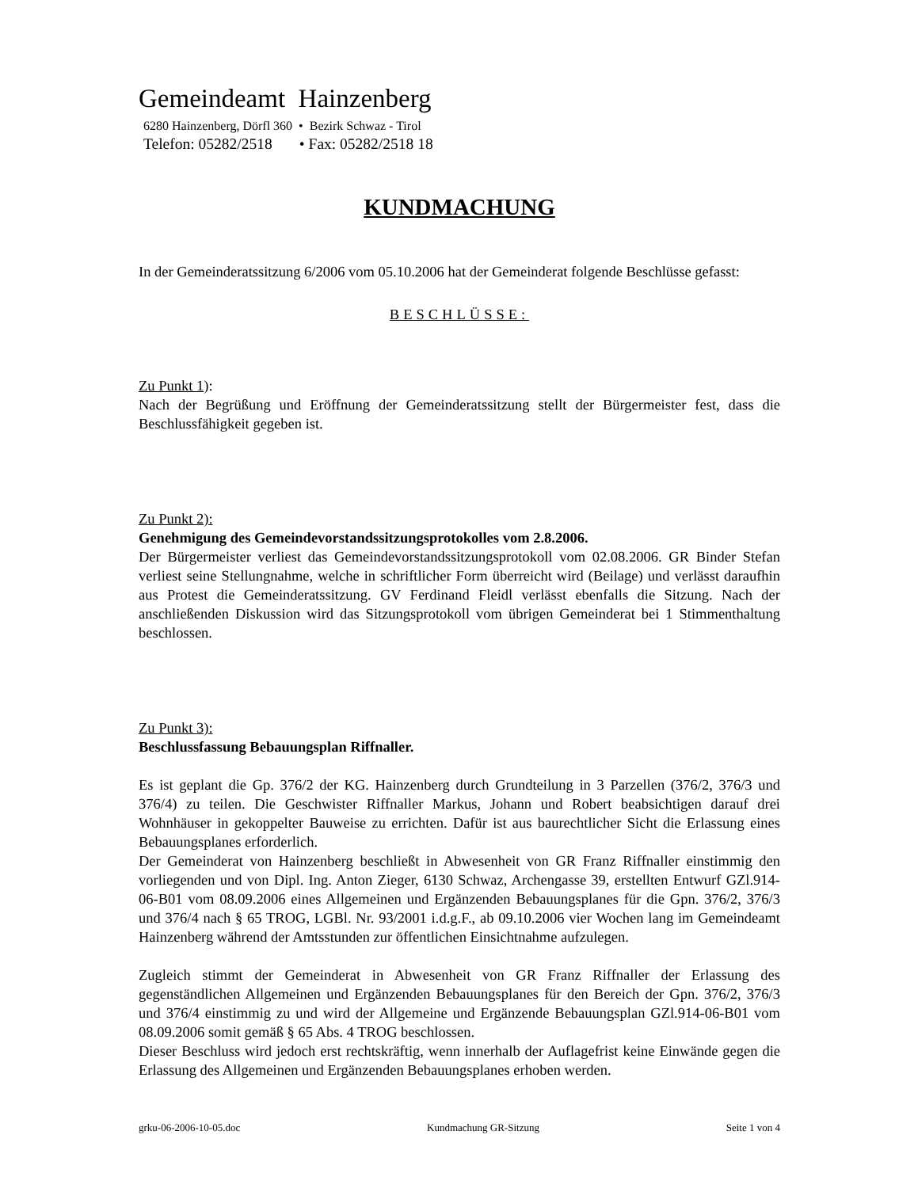Gemeindeamt Hainzenberg
6280 Hainzenberg, Dörfl 360 • Bezirk Schwaz - Tirol
Telefon: 05282/2518 • Fax: 05282/2518 18
KUNDMACHUNG
In der Gemeinderatssitzung 6/2006 vom 05.10.2006 hat der Gemeinderat folgende Beschlüsse gefasst:
BESCHLÜSSE:
Zu Punkt 1):
Nach der Begrüßung und Eröffnung der Gemeinderatssitzung stellt der Bürgermeister fest, dass die Beschlussfähigkeit gegeben ist.
Zu Punkt 2):
Genehmigung des Gemeindevorstandssitzungsprotokolles vom 2.8.2006.
Der Bürgermeister verliest das Gemeindevorstandssitzungsprotokoll vom 02.08.2006. GR Binder Stefan verliest seine Stellungnahme, welche in schriftlicher Form überreicht wird (Beilage) und verlässt daraufhin aus Protest die Gemeinderatssitzung. GV Ferdinand Fleidl verlässt ebenfalls die Sitzung. Nach der anschließenden Diskussion wird das Sitzungsprotokoll vom übrigen Gemeinderat bei 1 Stimmenthaltung beschlossen.
Zu Punkt 3):
Beschlussfassung Bebauungsplan Riffnaller.
Es ist geplant die Gp. 376/2 der KG. Hainzenberg durch Grundteilung in 3 Parzellen (376/2, 376/3 und 376/4) zu teilen. Die Geschwister Riffnaller Markus, Johann und Robert beabsichtigen darauf drei Wohnhäuser in gekoppelter Bauweise zu errichten. Dafür ist aus baurechtlicher Sicht die Erlassung eines Bebauungsplanes erforderlich.
Der Gemeinderat von Hainzenberg beschließt in Abwesenheit von GR Franz Riffnaller einstimmig den vorliegenden und von Dipl. Ing. Anton Zieger, 6130 Schwaz, Archengasse 39, erstellten Entwurf GZl.914-06-B01 vom 08.09.2006 eines Allgemeinen und Ergänzenden Bebauungsplanes für die Gpn. 376/2, 376/3 und 376/4 nach § 65 TROG, LGBl. Nr. 93/2001 i.d.g.F., ab 09.10.2006 vier Wochen lang im Gemeindeamt Hainzenberg während der Amtsstunden zur öffentlichen Einsichtnahme aufzulegen.
Zugleich stimmt der Gemeinderat in Abwesenheit von GR Franz Riffnaller der Erlassung des gegenständlichen Allgemeinen und Ergänzenden Bebauungsplanes für den Bereich der Gpn. 376/2, 376/3 und 376/4 einstimmig zu und wird der Allgemeine und Ergänzende Bebauungsplan GZl.914-06-B01 vom 08.09.2006 somit gemäß § 65 Abs. 4 TROG beschlossen.
Dieser Beschluss wird jedoch erst rechtskräftig, wenn innerhalb der Auflagefrist keine Einwände gegen die Erlassung des Allgemeinen und Ergänzenden Bebauungsplanes erhoben werden.
grku-06-2006-10-05.doc Kundmachung GR-Sitzung Seite 1 von 4